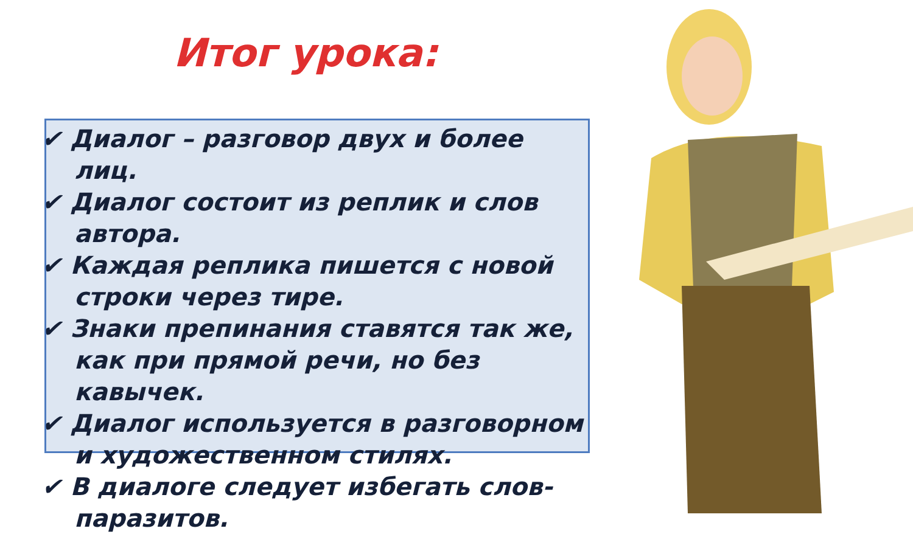Итог урока:
✔ Диалог – разговор двух и более лиц.
✔ Диалог состоит из реплик и слов автора.
✔ Каждая реплика пишется с новой строки через тире.
✔ Знаки препинания ставятся так же, как при прямой речи, но без кавычек.
✔ Диалог используется в разговорном и художественном стилях.
✔ В диалоге следует избегать слов-паразитов.